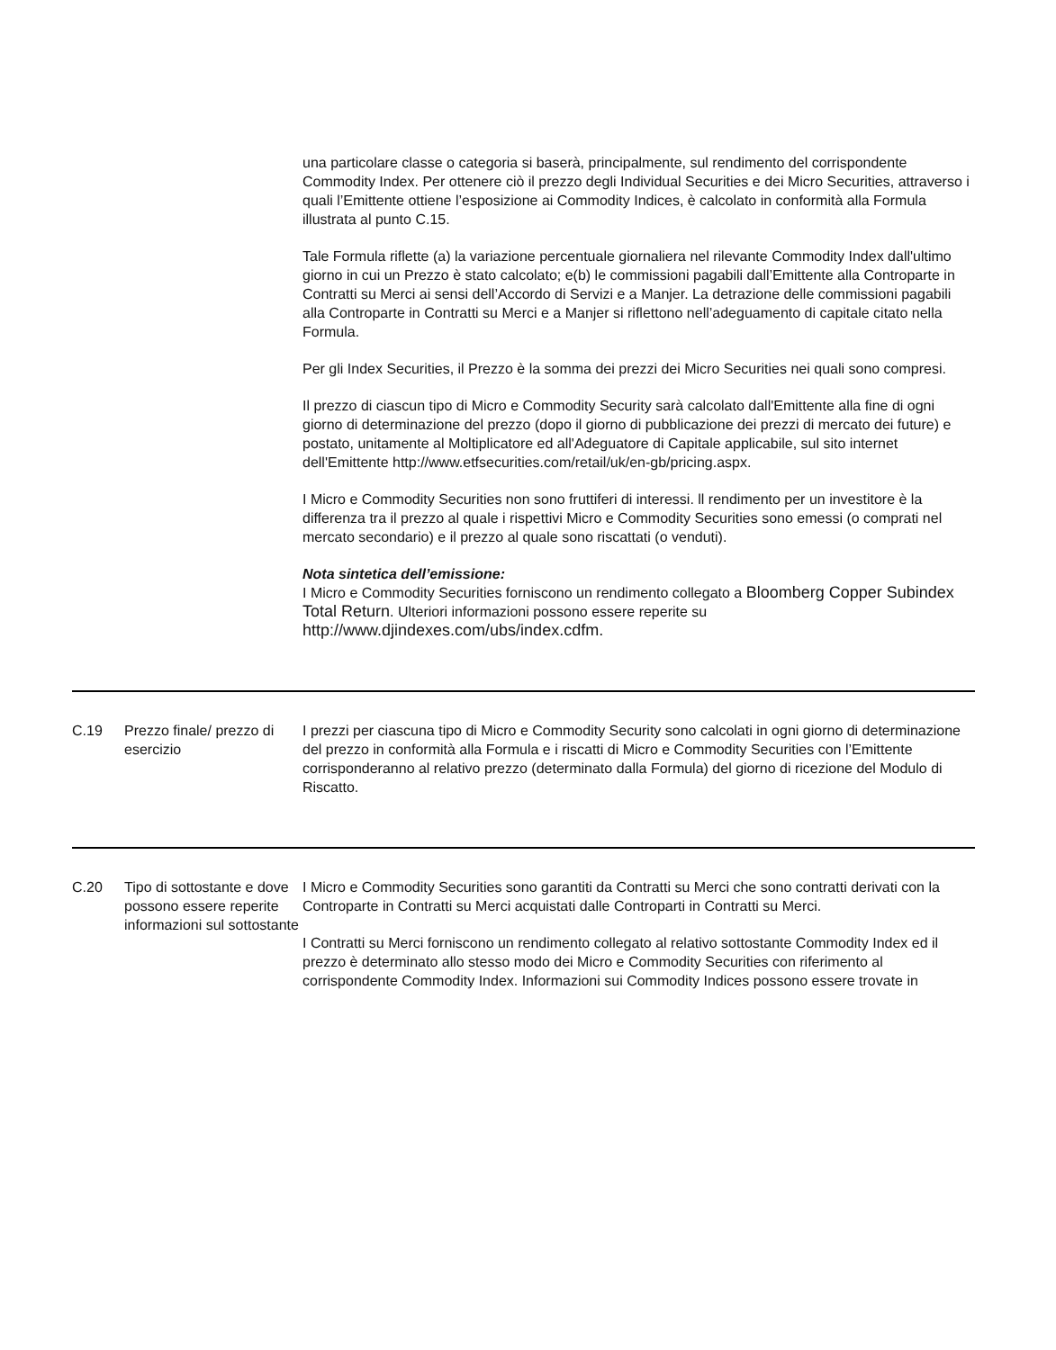| | | una particolare classe o categoria si baserà, principalmente, sul rendimento del corrispondente Commodity Index. Per ottenere ciò il prezzo degli Individual Securities e dei Micro Securities, attraverso i quali l’Emittente ottiene l’esposizione ai Commodity Indices, è calcolato in conformità alla Formula illustrata al punto C.15. Tale Formula riflette (a) la variazione percentuale giornaliera nel rilevante Commodity Index dall'ultimo giorno in cui un Prezzo è stato calcolato; e(b) le commissioni pagabili dall’Emittente alla Controparte in Contratti su Merci ai sensi dell’Accordo di Servizi e a Manjer. La detrazione delle commissioni pagabili alla Controparte in Contratti su Merci e a Manjer si riflettono nell’adeguamento di capitale citato nella Formula. Per gli Index Securities, il Prezzo è la somma dei prezzi dei Micro Securities nei quali sono compresi. Il prezzo di ciascun tipo di Micro e Commodity Security sarà calcolato dall'Emittente alla fine di ogni giorno di determinazione del prezzo (dopo il giorno di pubblicazione dei prezzi di mercato dei future) e postato, unitamente al Moltiplicatore ed all'Adeguatore di Capitale applicabile, sul sito internet dell'Emittente http://www.etfsecurities.com/retail/uk/en-gb/pricing.aspx. I Micro e Commodity Securities non sono fruttiferi di interessi. ll rendimento per un investitore è la differenza tra il prezzo al quale i rispettivi Micro e Commodity Securities sono emessi (o comprati nel mercato secondario) e il prezzo al quale sono riscattati (o venduti). Nota sintetica dell’emissione: I Micro e Commodity Securities forniscono un rendimento collegato a Bloomberg Copper Subindex Total Return . Ulteriori informazioni possono essere reperite su http://www.djindexes.com/ubs/index.cdfm. |
| C.19 | Prezzo finale/ prezzo di esercizio | I prezzi per ciascuna tipo di Micro e Commodity Security sono calcolati in ogni giorno di determinazione del prezzo in conformità alla Formula e i riscatti di Micro e Commodity Securities con l’Emittente corrisponderanno al relativo prezzo (determinato dalla Formula) del giorno di ricezione del Modulo di Riscatto. |
| C.20 | Tipo di sottostante e dove possono essere reperite informazioni sul sottostante | I Micro e Commodity Securities sono garantiti da Contratti su Merci che sono contratti derivati con la Controparte in Contratti su Merci acquistati dalle Controparti in Contratti su Merci. I Contratti su Merci forniscono un rendimento collegato al relativo sottostante Commodity Index ed il prezzo è determinato allo stesso modo dei Micro e Commodity Securities con riferimento al corrispondente Commodity Index. Informazioni sui Commodity Indices possono essere trovate in |